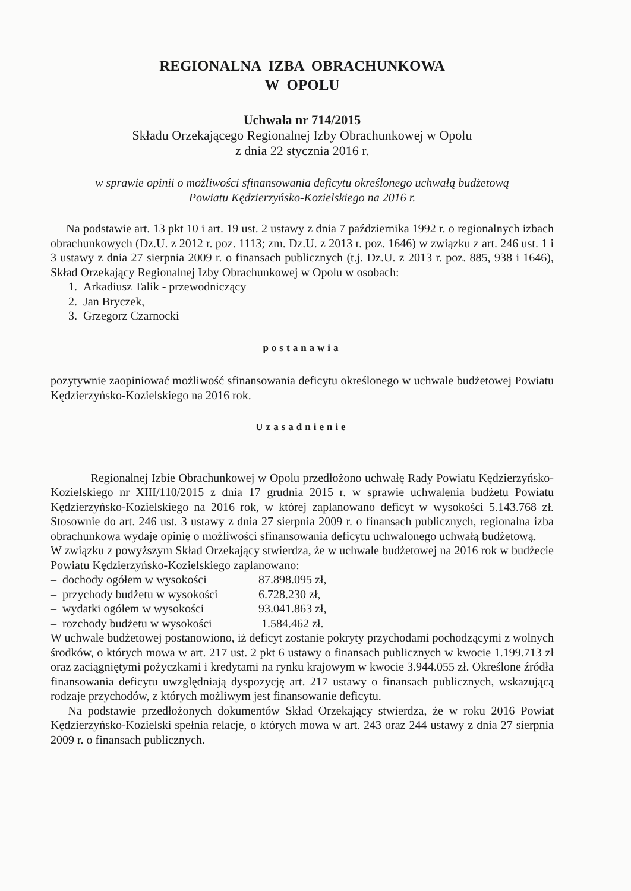REGIONALNA IZBA OBRACHUNKOWA
W OPOLU
Uchwała nr 714/2015
Składu Orzekającego Regionalnej Izby Obrachunkowej w Opolu
z dnia 22 stycznia 2016 r.
w sprawie opinii o możliwości sfinansowania deficytu określonego uchwałą budżetową
Powiatu Kędzierzyńsko-Kozielskiego na 2016 r.
Na podstawie art. 13 pkt 10 i art. 19 ust. 2 ustawy z dnia 7 października 1992 r. o regionalnych izbach obrachunkowych (Dz.U. z 2012 r. poz. 1113; zm. Dz.U. z 2013 r. poz. 1646) w związku z art. 246 ust. 1 i 3 ustawy z dnia 27 sierpnia 2009 r. o finansach publicznych (t.j. Dz.U. z 2013 r. poz. 885, 938 i 1646), Skład Orzekający Regionalnej Izby Obrachunkowej w Opolu w osobach:
1. Arkadiusz Talik - przewodniczący
2. Jan Bryczek,
3. Grzegorz Czarnocki
postanawia
pozytywnie zaopiniować możliwość sfinansowania deficytu określonego w uchwale budżetowej Powiatu Kędzierzyńsko-Kozielskiego na 2016 rok.
Uzasadnienie
Regionalnej Izbie Obrachunkowej w Opolu przedłożono uchwałę Rady Powiatu Kędzierzyńsko-Kozielskiego nr XIII/110/2015 z dnia 17 grudnia 2015 r. w sprawie uchwalenia budżetu Powiatu Kędzierzyńsko-Kozielskiego na 2016 rok, w której zaplanowano deficyt w wysokości 5.143.768 zł. Stosownie do art. 246 ust. 3 ustawy z dnia 27 sierpnia 2009 r. o finansach publicznych, regionalna izba obrachunkowa wydaje opinię o możliwości sfinansowania deficytu uchwalonego uchwałą budżetową.
W związku z powyższym Skład Orzekający stwierdza, że w uchwale budżetowej na 2016 rok w budżecie Powiatu Kędzierzyńsko-Kozielskiego zaplanowano:
– dochody ogółem w wysokości 87.898.095 zł,
– przychody budżetu w wysokości 6.728.230 zł,
– wydatki ogółem w wysokości 93.041.863 zł,
– rozchody budżetu w wysokości 1.584.462 zł.
W uchwale budżetowej postanowiono, iż deficyt zostanie pokryty przychodami pochodzącymi z wolnych środków, o których mowa w art. 217 ust. 2 pkt 6 ustawy o finansach publicznych w kwocie 1.199.713 zł oraz zaciągniętymi pożyczkami i kredytami na rynku krajowym w kwocie 3.944.055 zł. Określone źródła finansowania deficytu uwzględniają dyspozycję art. 217 ustawy o finansach publicznych, wskazującą rodzaje przychodów, z których możliwym jest finansowanie deficytu.
Na podstawie przedłożonych dokumentów Skład Orzekający stwierdza, że w roku 2016 Powiat Kędzierzyńsko-Kozielski spełnia relacje, o których mowa w art. 243 oraz 244 ustawy z dnia 27 sierpnia 2009 r. o finansach publicznych.